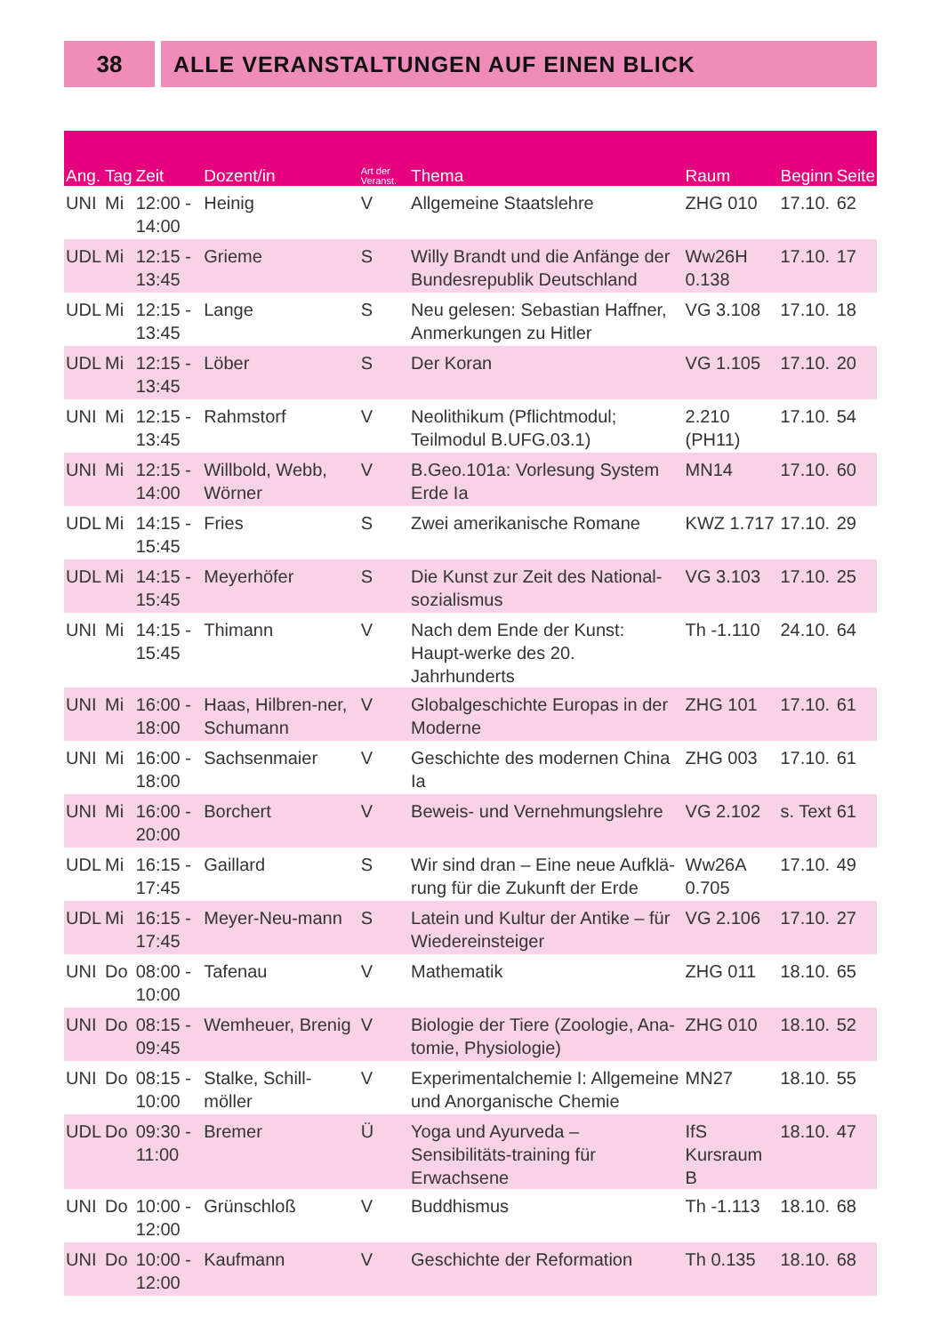38 ALLE VERANSTALTUNGEN AUF EINEN BLICK
| Ang. | Tag | Zeit | Dozent/in | Art der Veranst. | Thema | Raum | Beginn | Seite |
| --- | --- | --- | --- | --- | --- | --- | --- | --- |
| UNI | Mi | 12:00 - 14:00 | Heinig | V | Allgemeine Staatslehre | ZHG 010 | 17.10. | 62 |
| UDL | Mi | 12:15 - 13:45 | Grieme | S | Willy Brandt und die Anfänge der Bundesrepublik Deutschland | Ww26H 0.138 | 17.10. | 17 |
| UDL | Mi | 12:15 - 13:45 | Lange | S | Neu gelesen: Sebastian Haffner, Anmerkungen zu Hitler | VG 3.108 | 17.10. | 18 |
| UDL | Mi | 12:15 - 13:45 | Löber | S | Der Koran | VG 1.105 | 17.10. | 20 |
| UNI | Mi | 12:15 - 13:45 | Rahmstorf | V | Neolithikum (Pflichtmodul; Teilmodul B.UFG.03.1) | 2.210 (PH11) | 17.10. | 54 |
| UNI | Mi | 12:15 - 14:00 | Willbold, Webb, Wörner | V | B.Geo.101a: Vorlesung System Erde Ia | MN14 | 17.10. | 60 |
| UDL | Mi | 14:15 - 15:45 | Fries | S | Zwei amerikanische Romane | KWZ 1.717 | 17.10. | 29 |
| UDL | Mi | 14:15 - 15:45 | Meyerhöfer | S | Die Kunst zur Zeit des National-sozialismus | VG 3.103 | 17.10. | 25 |
| UNI | Mi | 14:15 - 15:45 | Thimann | V | Nach dem Ende der Kunst: Haupt-werke des 20. Jahrhunderts | Th -1.110 | 24.10. | 64 |
| UNI | Mi | 16:00 - 18:00 | Haas, Hilbren-ner, Schumann | V | Globalgeschichte Europas in der Moderne | ZHG 101 | 17.10. | 61 |
| UNI | Mi | 16:00 - 18:00 | Sachsenmaier | V | Geschichte des modernen China Ia | ZHG 003 | 17.10. | 61 |
| UNI | Mi | 16:00 - 20:00 | Borchert | V | Beweis- und Vernehmungslehre | VG 2.102 | s. Text | 61 |
| UDL | Mi | 16:15 - 17:45 | Gaillard | S | Wir sind dran – Eine neue Aufklä-rung für die Zukunft der Erde | Ww26A 0.705 | 17.10. | 49 |
| UDL | Mi | 16:15 - 17:45 | Meyer-Neu-mann | S | Latein und Kultur der Antike – für Wiedereinsteiger | VG 2.106 | 17.10. | 27 |
| UNI | Do | 08:00 - 10:00 | Tafenau | V | Mathematik | ZHG 011 | 18.10. | 65 |
| UNI | Do | 08:15 - 09:45 | Wemheuer, Brenig | V | Biologie der Tiere (Zoologie, Ana-tomie, Physiologie) | ZHG 010 | 18.10. | 52 |
| UNI | Do | 08:15 - 10:00 | Stalke, Schill-möller | V | Experimentalchemie I: Allgemeine und Anorganische Chemie | MN27 | 18.10. | 55 |
| UDL | Do | 09:30 - 11:00 | Bremer | Ü | Yoga und Ayurveda – Sensibilitäts-training für Erwachsene | IfS Kursraum B | 18.10. | 47 |
| UNI | Do | 10:00 - 12:00 | Grünschloß | V | Buddhismus | Th -1.113 | 18.10. | 68 |
| UNI | Do | 10:00 - 12:00 | Kaufmann | V | Geschichte der Reformation | Th 0.135 | 18.10. | 68 |